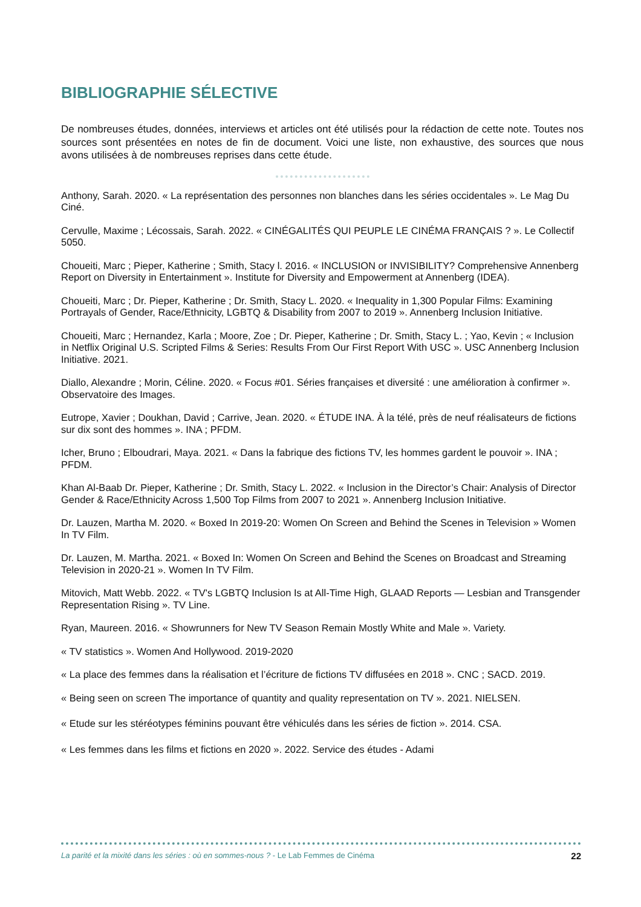BIBLIOGRAPHIE SÉLECTIVE
De nombreuses études, données, interviews et articles ont été utilisés pour la rédaction de cette note. Toutes nos sources sont présentées en notes de fin de document. Voici une liste, non exhaustive, des sources que nous avons utilisées à de nombreuses reprises dans cette étude.
Anthony, Sarah. 2020. « La représentation des personnes non blanches dans les séries occidentales ». Le Mag Du Ciné.
Cervulle, Maxime ; Lécossais, Sarah. 2022. « CINÉGALITÉS QUI PEUPLE LE CINÉMA FRANÇAIS ? ». Le Collectif 5050.
Choueiti, Marc ; Pieper, Katherine ; Smith, Stacy l. 2016. « INCLUSION or INVISIBILITY? Comprehensive Annenberg Report on Diversity in Entertainment ». Institute for Diversity and Empowerment at Annenberg (IDEA).
Choueiti, Marc ; Dr. Pieper, Katherine ; Dr. Smith, Stacy L. 2020. « Inequality in 1,300 Popular Films: Examining Portrayals of Gender, Race/Ethnicity, LGBTQ & Disability from 2007 to 2019 ». Annenberg Inclusion Initiative.
Choueiti, Marc ; Hernandez, Karla ; Moore, Zoe ; Dr. Pieper, Katherine ; Dr. Smith, Stacy L. ; Yao, Kevin ; « Inclusion in Netflix Original U.S. Scripted Films & Series: Results From Our First Report With USC ». USC Annenberg Inclusion Initiative. 2021.
Diallo, Alexandre ; Morin, Céline. 2020. « Focus #01. Séries françaises et diversité : une amélioration à confirmer ». Observatoire des Images.
Eutrope, Xavier ; Doukhan, David ; Carrive, Jean. 2020. « ÉTUDE INA. À la télé, près de neuf réalisateurs de fictions sur dix sont des hommes ». INA ; PFDM.
Icher, Bruno ; Elboudrari, Maya. 2021. « Dans la fabrique des fictions TV, les hommes gardent le pouvoir ». INA ; PFDM.
Khan Al-Baab Dr. Pieper, Katherine ; Dr. Smith, Stacy L. 2022. « Inclusion in the Director’s Chair: Analysis of Director Gender & Race/Ethnicity Across 1,500 Top Films from 2007 to 2021 ». Annenberg Inclusion Initiative.
Dr. Lauzen, Martha M. 2020. « Boxed In 2019-20: Women On Screen and Behind the Scenes in Television » Women In TV Film.
Dr. Lauzen, M. Martha. 2021. « Boxed In: Women On Screen and Behind the Scenes on Broadcast and Streaming Television in 2020-21 ». Women In TV Film.
Mitovich, Matt Webb. 2022. « TV's LGBTQ Inclusion Is at All-Time High, GLAAD Reports — Lesbian and Transgender Representation Rising ». TV Line.
Ryan, Maureen. 2016. « Showrunners for New TV Season Remain Mostly White and Male ». Variety.
« TV statistics ». Women And Hollywood. 2019-2020
« La place des femmes dans la réalisation et l’écriture de fictions TV diffusées en 2018 ». CNC ; SACD. 2019.
« Being seen on screen The importance of quantity and quality representation on TV ». 2021. NIELSEN.
« Etude sur les stéréotypes féminins pouvant être véhiculés dans les séries de fiction ». 2014. CSA.
« Les femmes dans les films et fictions en 2020 ». 2022. Service des études - Adami
La parité et la mixité dans les séries : où en sommes-nous ? - Le Lab Femmes de Cinéma 22